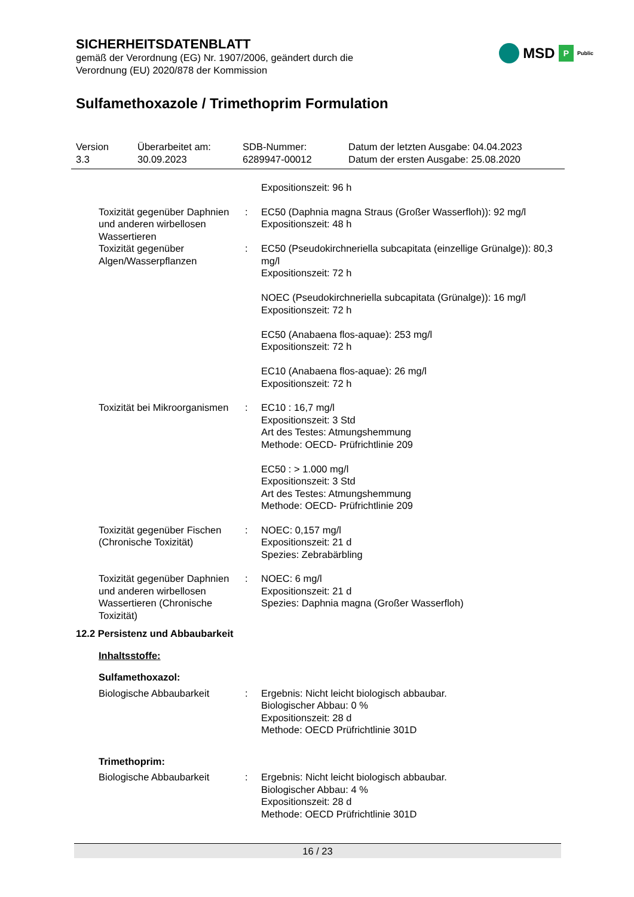SICHERHEITSDATENBLATT
gemäß der Verordnung (EG) Nr. 1907/2006, geändert durch die
Verordnung (EU) 2020/878 der Kommission
MSD P Public
Sulfamethoxazole / Trimethoprim Formulation
Version
3.3
Überarbeitet am:
30.09.2023
SDB-Nummer:
6289947-00012
Datum der letzten Ausgabe: 04.04.2023
Datum der ersten Ausgabe: 25.08.2020
Expositionszeit: 96 h
Toxizität gegenüber Daphnien und anderen wirbellosen Wassertieren
: EC50 (Daphnia magna Straus (Großer Wasserfloh)): 92 mg/l
Expositionszeit: 48 h
Toxizität gegenüber Algen/Wasserpflanzen
: EC50 (Pseudokirchneriella subcapitata (einzellige Grünalge)): 80,3 mg/l
Expositionszeit: 72 h
NOEC (Pseudokirchneriella subcapitata (Grünalge)): 16 mg/l
Expositionszeit: 72 h
EC50 (Anabaena flos-aquae): 253 mg/l
Expositionszeit: 72 h
EC10 (Anabaena flos-aquae): 26 mg/l
Expositionszeit: 72 h
Toxizität bei Mikroorganismen
: EC10 : 16,7 mg/l
Expositionszeit: 3 Std
Art des Testes: Atmungshemmung
Methode: OECD- Prüfrichtlinie 209
EC50 : > 1.000 mg/l
Expositionszeit: 3 Std
Art des Testes: Atmungshemmung
Methode: OECD- Prüfrichtlinie 209
Toxizität gegenüber Fischen (Chronische Toxizität)
: NOEC: 0,157 mg/l
Expositionszeit: 21 d
Spezies: Zebrabärbling
Toxizität gegenüber Daphnien und anderen wirbellosen Wassertieren (Chronische Toxizität)
: NOEC: 6 mg/l
Expositionszeit: 21 d
Spezies: Daphnia magna (Großer Wasserfloh)
12.2 Persistenz und Abbaubarkeit
Inhaltsstoffe:
Sulfamethoxazol:
Biologische Abbaubarkeit : Ergebnis: Nicht leicht biologisch abbaubar.
Biologischer Abbau: 0 %
Expositionszeit: 28 d
Methode: OECD Prüfrichtlinie 301D
Trimethoprim:
Biologische Abbaubarkeit : Ergebnis: Nicht leicht biologisch abbaubar.
Biologischer Abbau: 4 %
Expositionszeit: 28 d
Methode: OECD Prüfrichtlinie 301D
16 / 23